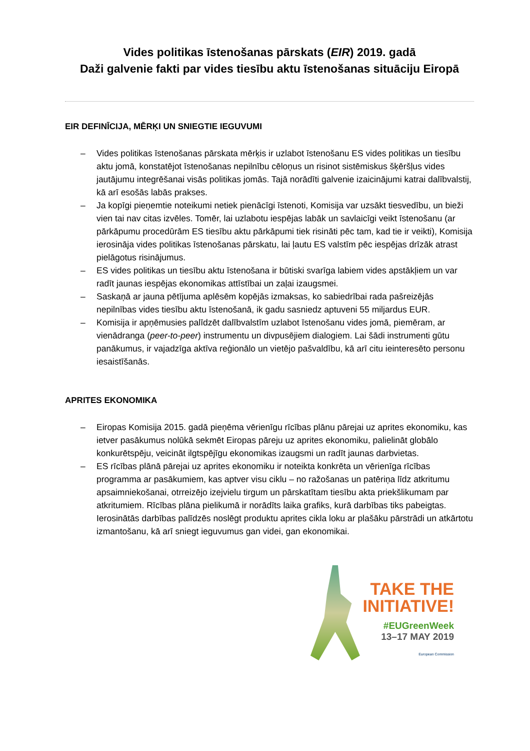Vides politikas īstenošanas pārskats (EIR) 2019. gadā
Daži galvenie fakti par vides tiesību aktu īstenošanas situāciju Eiropā
EIR DEFINĪCIJA, MĒRĶI UN SNIEGTIE IEGUVUMI
– Vides politikas īstenošanas pārskata mērķis ir uzlabot īstenošanu ES vides politikas un tiesību aktu jomā, konstatējot īstenošanas nepilnību cēloņus un risinot sistēmiskus šķēršļus vides jautājumu integrēšanai visās politikas jomās. Tajā norādīti galvenie izaicinājumi katrai dalībvalstij, kā arī esošās labās prakses.
– Ja kopīgi pieņemtie noteikumi netiek pienācīgi īstenoti, Komisija var uzsākt tiesvedību, un bieži vien tai nav citas izvēles. Tomēr, lai uzlabotu iespējas labāk un savlaicīgi veikt īstenošanu (ar pārkāpumu procedūrām ES tiesību aktu pārkāpumi tiek risināti pēc tam, kad tie ir veikti), Komisija ierosināja vides politikas īstenošanas pārskatu, lai ļautu ES valstīm pēc iespējas drīzāk atrast pielāgotus risinājumus.
– ES vides politikas un tiesību aktu īstenošana ir būtiski svarīga labiem vides apstākļiem un var radīt jaunas iespējas ekonomikas attīstībai un zaļai izaugsmei.
– Saskaņā ar jauna pētījuma aplēsēm kopējās izmaksas, ko sabiedrībai rada pašreizējās nepilnības vides tiesību aktu īstenošanā, ik gadu sasniedz aptuveni 55 miljardus EUR.
– Komisija ir apņēmusies palīdzēt dalībvalstīm uzlabot īstenošanu vides jomā, piemēram, ar vienādranga (peer-to-peer) instrumentu un divpusējiem dialogiem. Lai šādi instrumenti gūtu panākumus, ir vajadzīga aktīva reģionālo un vietējo pašvaldību, kā arī citu ieinteresēto personu iesaistīšanās.
APRITES EKONOMIKA
– Eiropas Komisija 2015. gadā pieņēma vērienīgu rīcības plānu pārejai uz aprites ekonomiku, kas ietver pasākumus nolūkā sekmēt Eiropas pāreju uz aprites ekonomiku, palielināt globālo konkurētspēju, veicināt ilgtspējīgu ekonomikas izaugsmi un radīt jaunas darbvietas.
– ES rīcības plānā pārejai uz aprites ekonomiku ir noteikta konkrēta un vērienīga rīcības programma ar pasākumiem, kas aptver visu ciklu – no ražošanas un patēriņa līdz atkritumu apsaimniekošanai, otrreizējo izejvielu tirgum un pārskatītam tiesību akta priekšlikumam par atkritumiem. Rīcības plāna pielikumā ir norādīts laika grafiks, kurā darbības tiks pabeigtas. Ierosinātās darbības palīdzēs noslēgt produktu aprites cikla loku ar plašāku pārstrādi un atkārtotu izmantošanu, kā arī sniegt ieguvumus gan videi, gan ekonomikai.
TAKE THE
INITIATIVE!
#EUGreenWeek
13–17 MAY 2019
European Commission